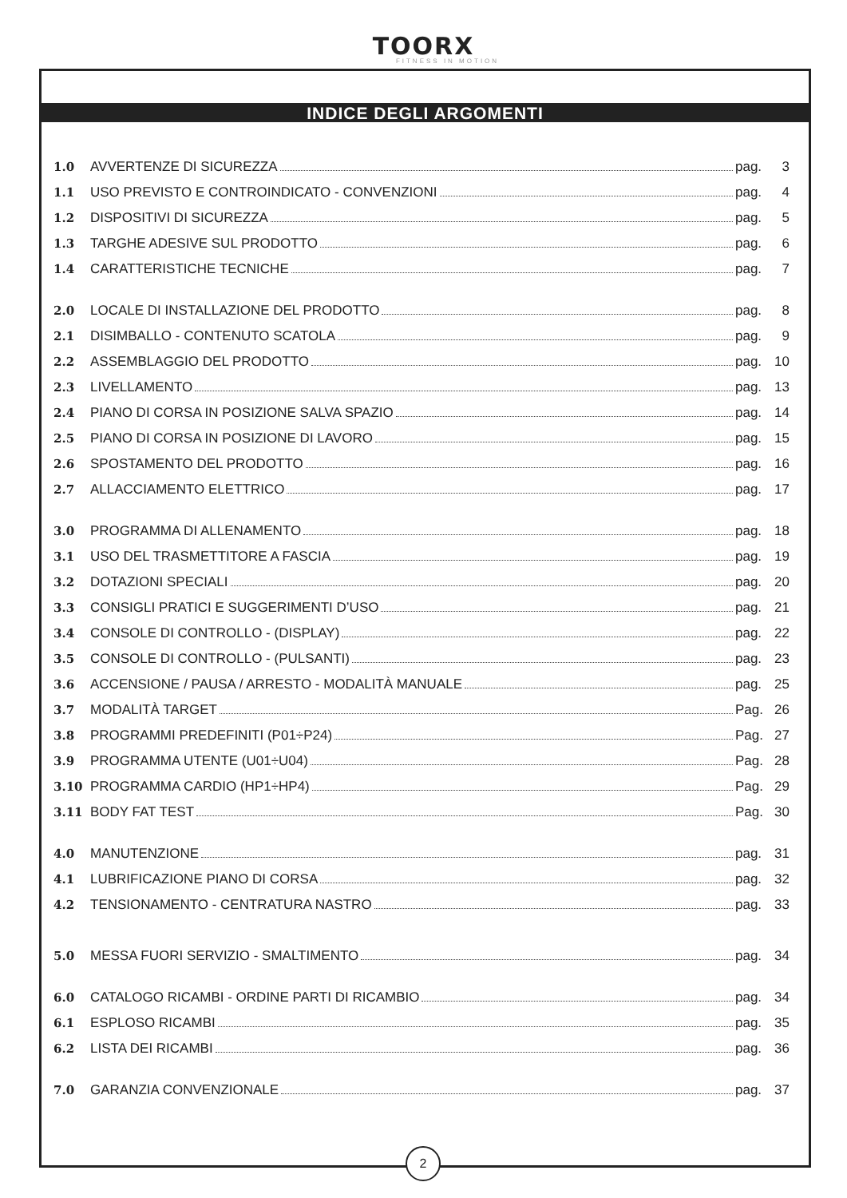TOORX
FITNESS IN MOTION
INDICE DEGLI ARGOMENTI
1.0 AVVERTENZE DI SICUREZZA pag. 3
1.1 USO PREVISTO E CONTROINDICATO - CONVENZIONI pag. 4
1.2 DISPOSITIVI DI SICUREZZA pag. 5
1.3 TARGHE ADESIVE SUL PRODOTTO pag. 6
1.4 CARATTERISTICHE TECNICHE pag. 7
2.0 LOCALE DI INSTALLAZIONE DEL PRODOTTO pag. 8
2.1 DISIMBALLO - CONTENUTO SCATOLA pag. 9
2.2 ASSEMBLAGGIO DEL PRODOTTO pag. 10
2.3 LIVELLAMENTO pag. 13
2.4 PIANO DI CORSA IN POSIZIONE SALVA SPAZIO pag. 14
2.5 PIANO DI CORSA IN POSIZIONE DI LAVORO pag. 15
2.6 SPOSTAMENTO DEL PRODOTTO pag. 16
2.7 ALLACCIAMENTO ELETTRICO pag. 17
3.0 PROGRAMMA DI ALLENAMENTO pag. 18
3.1 USO DEL TRASMETTITORE A FASCIA pag. 19
3.2 DOTAZIONI SPECIALI pag. 20
3.3 CONSIGLI PRATICI E SUGGERIMENTI D’USO pag. 21
3.4 CONSOLE DI CONTROLLO - (DISPLAY) pag. 22
3.5 CONSOLE DI CONTROLLO - (PULSANTI) pag. 23
3.6 ACCENSIONE / PAUSA / ARRESTO - MODALITÀ MANUALE pag. 25
3.7 MODALITÀ TARGET Pag. 26
3.8 PROGRAMMI PREDEFINITI (P01÷P24) Pag. 27
3.9 PROGRAMMA UTENTE (U01÷U04) Pag. 28
3.10 PROGRAMMA CARDIO (HP1÷HP4) Pag. 29
3.11 BODY FAT TEST Pag. 30
4.0 MANUTENZIONE pag. 31
4.1 LUBRIFICAZIONE PIANO DI CORSA pag. 32
4.2 TENSIONAMENTO - CENTRATURA NASTRO pag. 33
5.0 MESSA FUORI SERVIZIO - SMALTIMENTO pag. 34
6.0 CATALOGO RICAMBI - ORDINE PARTI DI RICAMBIO pag. 34
6.1 ESPLOSO RICAMBI pag. 35
6.2 LISTA DEI RICAMBI pag. 36
7.0 GARANZIA CONVENZIONALE pag. 37
2